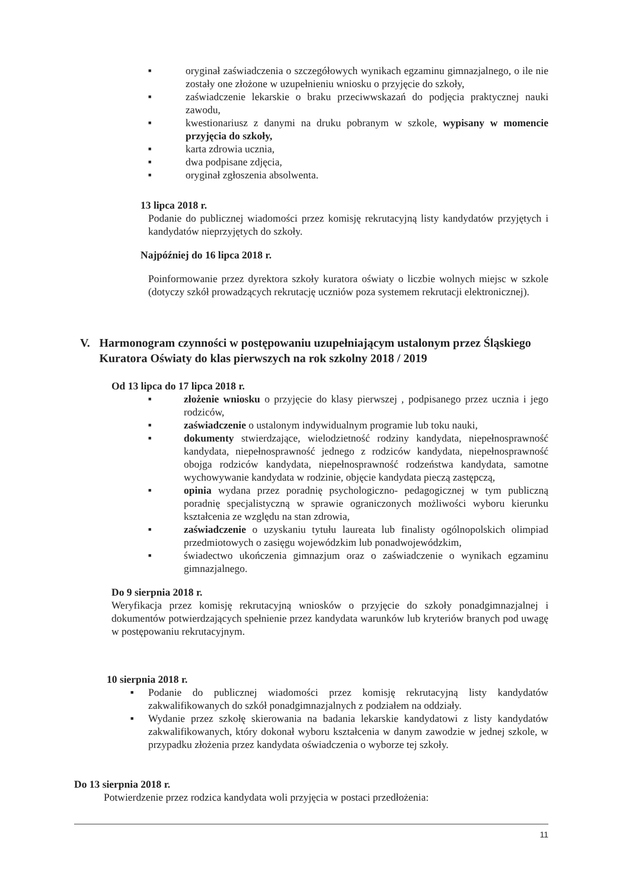■ oryginał zaświadczenia o szczegółowych wynikach egzaminu gimnazjalnego, o ile nie zostały one złożone w uzupełnieniu wniosku o przyjęcie do szkoły,
■ zaświadczenie lekarskie o braku przeciwwskazań do podjęcia praktycznej nauki zawodu,
■ kwestionariusz z danymi na druku pobranym w szkole, wypisany w momencie przyjęcia do szkoły,
■ karta zdrowia ucznia,
■ dwa podpisane zdjęcia,
■ oryginał zgłoszenia absolwenta.
13 lipca 2018 r.
Podanie do publicznej wiadomości przez komisję rekrutacyjną listy kandydatów przyjętych i kandydatów nieprzyjętych do szkoły.
Najpóźniej do 16 lipca 2018 r.
Poinformowanie przez dyrektora szkoły kuratora oświaty o liczbie wolnych miejsc w szkole (dotyczy szkół prowadzących rekrutację uczniów poza systemem rekrutacji elektronicznej).
V. Harmonogram czynności w postępowaniu uzupełniającym ustalonym przez Śląskiego Kuratora Oświaty do klas pierwszych na rok szkolny 2018 / 2019
Od 13 lipca do 17 lipca 2018 r.
■ złożenie wniosku o przyjęcie do klasy pierwszej , podpisanego przez ucznia i jego rodziców,
■ zaświadczenie o ustalonym indywidualnym programie lub toku nauki,
■ dokumenty stwierdzające, wielodzietność rodziny kandydata, niepełnosprawność kandydata, niepełnosprawność jednego z rodziców kandydata, niepełnosprawność obojga rodziców kandydata, niepełnosprawność rodzeństwa kandydata, samotne wychowywanie kandydata w rodzinie, objęcie kandydata pieczą zastępczą,
■ opinia wydana przez poradnię psychologiczno- pedagogicznej w tym publiczną poradnię specjalistyczną w sprawie ograniczonych możliwości wyboru kierunku kształcenia ze względu na stan zdrowia,
■ zaświadczenie o uzyskaniu tytułu laureata lub finalisty ogólnopolskich olimpiad przedmiotowych o zasięgu wojewódzkim lub ponadwojewódzkim,
■ świadectwo ukończenia gimnazjum oraz o zaświadczenie o wynikach egzaminu gimnazjalnego.
Do 9 sierpnia 2018 r.
Weryfikacja przez komisję rekrutacyjną wniosków o przyjęcie do szkoły ponadgimnazjalnej i dokumentów potwierdzających spełnienie przez kandydata warunków lub kryteriów branych pod uwagę w postępowaniu rekrutacyjnym.
10 sierpnia 2018 r.
■ Podanie do publicznej wiadomości przez komisję rekrutacyjną listy kandydatów zakwalifikowanych do szkół ponadgimnazjalnych z podziałem na oddziały.
■ Wydanie przez szkołę skierowania na badania lekarskie kandydatowi z listy kandydatów zakwalifikowanych, który dokonał wyboru kształcenia w danym zawodzie w jednej szkole, w przypadku złożenia przez kandydata oświadczenia o wyborze tej szkoły.
Do 13 sierpnia 2018 r.
Potwierdzenie przez rodzica kandydata woli przyjęcia w postaci przedłożenia:
11